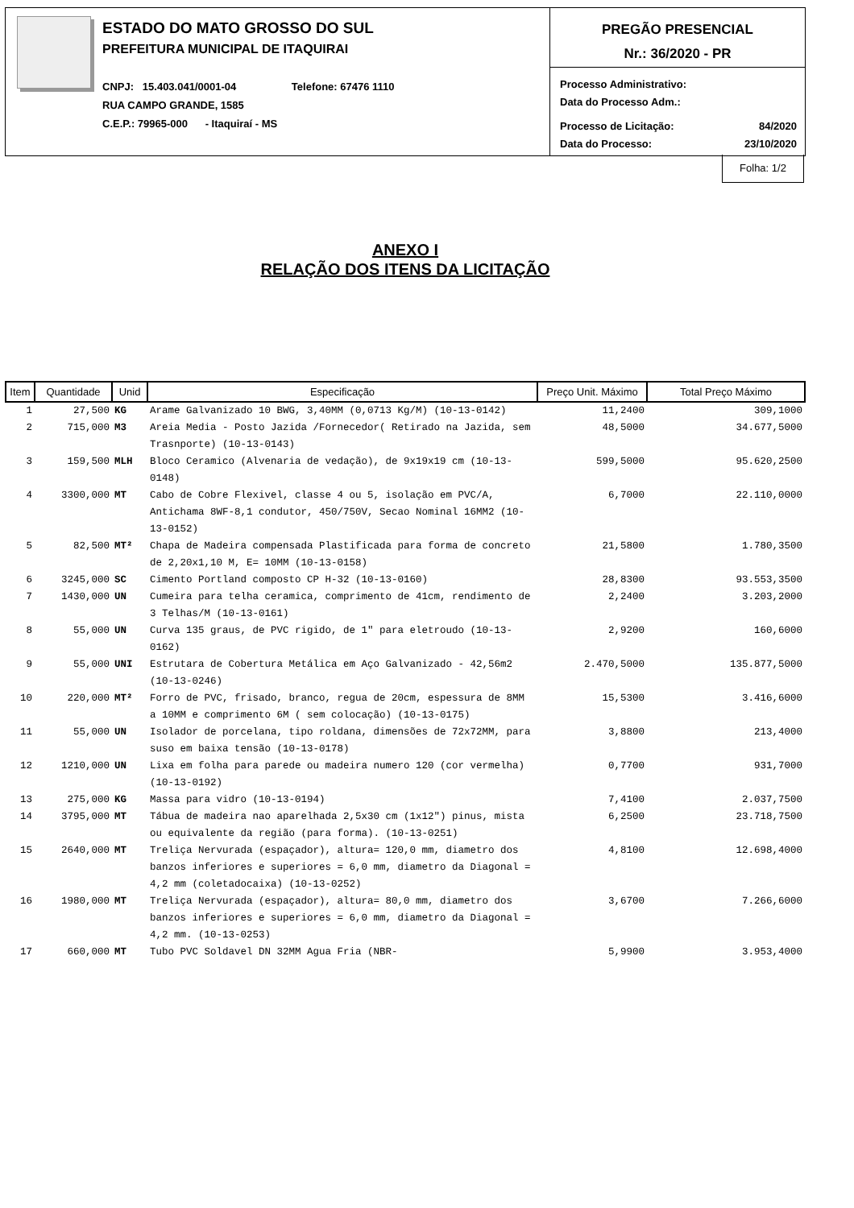ESTADO DO MATO GROSSO DO SUL
PREFEITURA MUNICIPAL DE ITAQUIRAI
CNPJ: 15.403.041/0001-04 Telefone: 67476 1110
RUA CAMPO GRANDE, 1585
C.E.P.: 79965-000 - Itaquiraí - MS
PREGÃO PRESENCIAL
Nr.: 36/2020 - PR
Processo Administrativo:
Data do Processo Adm.:
Processo de Licitação: 84/2020
Data do Processo: 23/10/2020
Folha: 1/2
ANEXO I
RELAÇÃO DOS ITENS DA LICITAÇÃO
| Item | Quantidade | Unid | Especificação | Preço Unit. Máximo | Total Preço Máximo |
| --- | --- | --- | --- | --- | --- |
| 1 | 27,500 | KG | Arame Galvanizado 10 BWG, 3,40MM (0,0713 Kg/M) (10-13-0142) | 11,2400 | 309,1000 |
| 2 | 715,000 | M3 | Areia Media - Posto Jazida /Fornecedor( Retirado na Jazida, sem Trasnporte) (10-13-0143) | 48,5000 | 34.677,5000 |
| 3 | 159,500 | MLH | Bloco Ceramico (Alvenaria de vedação), de 9x19x19 cm (10-13-0148) | 599,5000 | 95.620,2500 |
| 4 | 3300,000 | MT | Cabo de Cobre Flexivel, classe 4 ou 5, isolação em PVC/A, Antichama 8WF-8,1 condutor, 450/750V, Secao Nominal 16MM2 (10-13-0152) | 6,7000 | 22.110,0000 |
| 5 | 82,500 | MT² | Chapa de Madeira compensada Plastificada para forma de concreto de 2,20x1,10 M, E= 10MM (10-13-0158) | 21,5800 | 1.780,3500 |
| 6 | 3245,000 | SC | Cimento Portland composto CP H-32 (10-13-0160) | 28,8300 | 93.553,3500 |
| 7 | 1430,000 | UN | Cumeira para telha ceramica, comprimento de 41cm, rendimento de 3 Telhas/M (10-13-0161) | 2,2400 | 3.203,2000 |
| 8 | 55,000 | UN | Curva 135 graus, de PVC rigido, de 1" para eletroudo (10-13-0162) | 2,9200 | 160,6000 |
| 9 | 55,000 | UNI | Estrutara de Cobertura Metálica em Aço Galvanizado - 42,56m2 (10-13-0246) | 2.470,5000 | 135.877,5000 |
| 10 | 220,000 | MT² | Forro de PVC, frisado, branco, regua de 20cm, espessura de 8MM a 10MM e comprimento 6M ( sem colocação) (10-13-0175) | 15,5300 | 3.416,6000 |
| 11 | 55,000 | UN | Isolador de porcelana, tipo roldana, dimensões de 72x72MM, para suso em baixa tensão (10-13-0178) | 3,8800 | 213,4000 |
| 12 | 1210,000 | UN | Lixa em folha para parede ou madeira numero 120 (cor vermelha) (10-13-0192) | 0,7700 | 931,7000 |
| 13 | 275,000 | KG | Massa para vidro (10-13-0194) | 7,4100 | 2.037,7500 |
| 14 | 3795,000 | MT | Tábua de madeira nao aparelhada 2,5x30 cm (1x12") pinus, mista ou equivalente da região (para forma). (10-13-0251) | 6,2500 | 23.718,7500 |
| 15 | 2640,000 | MT | Treliça Nervurada (espaçador), altura= 120,0 mm, diametro dos banzos inferiores e superiores = 6,0 mm, diametro da Diagonal = 4,2 mm (coletadocaixa) (10-13-0252) | 4,8100 | 12.698,4000 |
| 16 | 1980,000 | MT | Treliça Nervurada (espaçador), altura= 80,0 mm, diametro dos banzos inferiores e superiores = 6,0 mm, diametro da Diagonal = 4,2 mm. (10-13-0253) | 3,6700 | 7.266,6000 |
| 17 | 660,000 | MT | Tubo PVC Soldavel DN 32MM Agua Fria (NBR- | 5,9900 | 3.953,4000 |